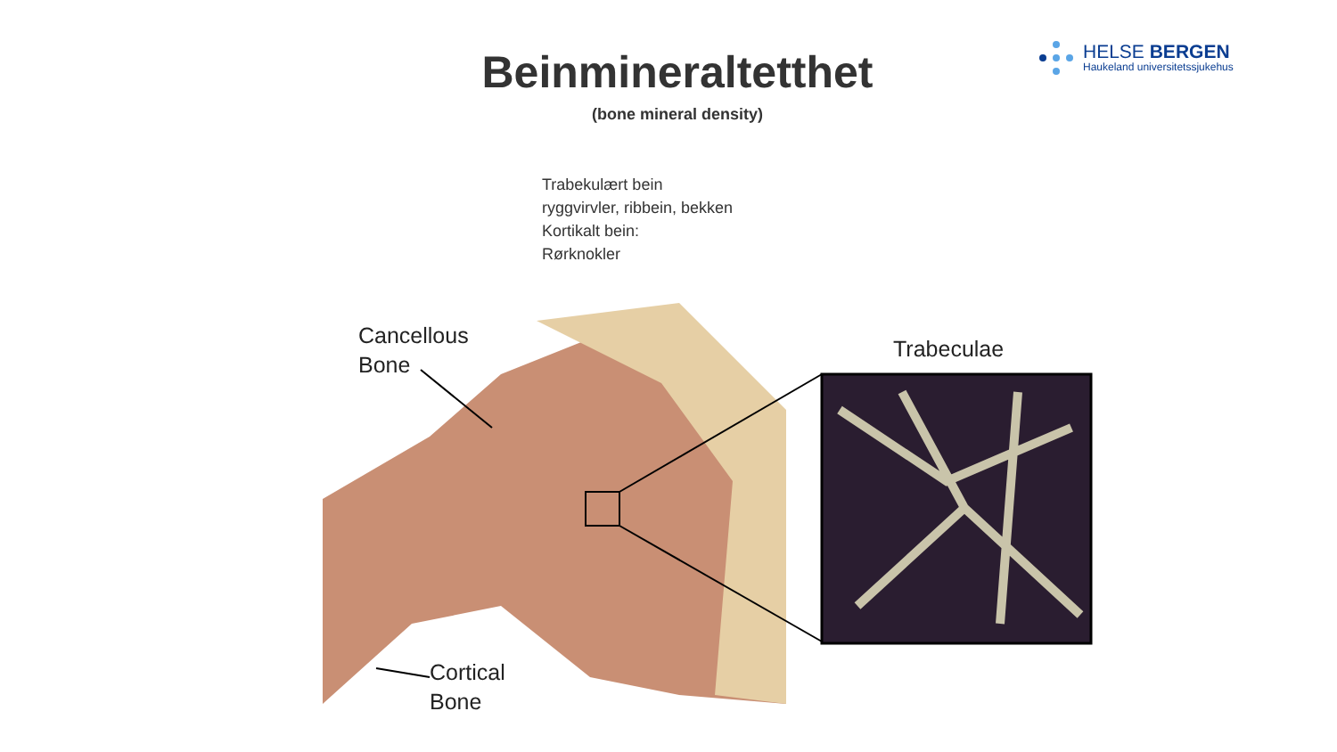HELSE BERGEN
Haukeland universitetssjukehus
Beinmineraltetthet
(bone mineral density)
Trabekulært bein
ryggvirvler, ribbein, bekken
Kortikalt bein:
Rørknokler
Cancellous
Bone
Cortical
Bone
Trabeculae